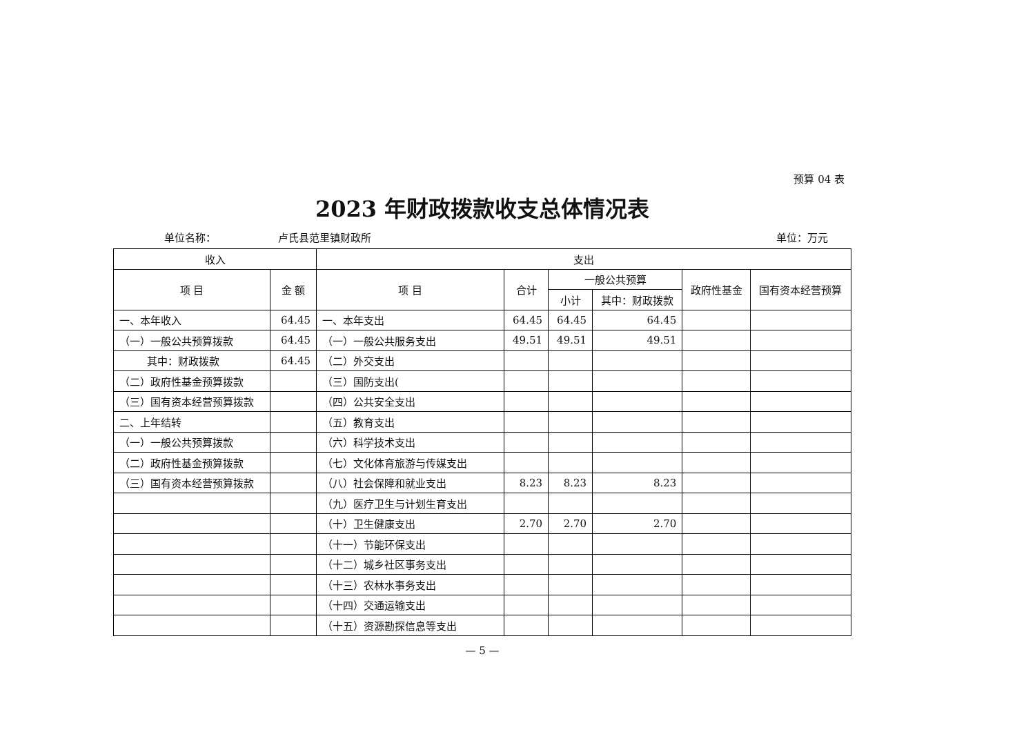预算 04 表
2023 年财政拨款收支总体情况表
单位名称： 卢氏县范里镇财政所 单位：万元
| 收入 | | 支出 | | | | | |
| --- | --- | --- | --- | --- | --- | --- | --- |
| 项 目 | 金 额 | 项 目 | 合计 | 一般公共预算 | | 政府性基金 | 国有资本经营预算 |
| | | | | 小计 | 其中：财政拨款 | | |
| 一、本年收入 | 64.45 | 一、本年支出 | 64.45 | 64.45 | 64.45 | | |
| （一）一般公共预算拨款 | 64.45 | （一）一般公共服务支出 | 49.51 | 49.51 | 49.51 | | |
| 其中：财政拨款 | 64.45 | （二）外交支出 | | | | | |
| （二）政府性基金预算拨款 | | （三）国防支出( | | | | | |
| （三）国有资本经营预算拨款 | | （四）公共安全支出 | | | | | |
| 二、上年结转 | | （五）教育支出 | | | | | |
| （一）一般公共预算拨款 | | （六）科学技术支出 | | | | | |
| （二）政府性基金预算拨款 | | （七）文化体育旅游与传媒支出 | | | | | |
| （三）国有资本经营预算拨款 | | （八）社会保障和就业支出 | 8.23 | 8.23 | 8.23 | | |
| | | （九）医疗卫生与计划生育支出 | | | | | |
| | | （十）卫生健康支出 | 2.70 | 2.70 | 2.70 | | |
| | | （十一）节能环保支出 | | | | | |
| | | （十二）城乡社区事务支出 | | | | | |
| | | （十三）农林水事务支出 | | | | | |
| | | （十四）交通运输支出 | | | | | |
| | | （十五）资源勘探信息等支出 | | | | | |
— 5 —